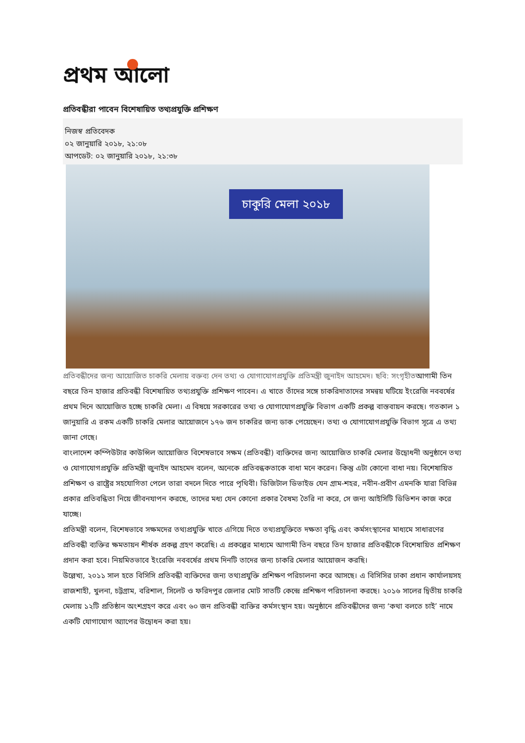প্রথম আলো
প্রতিবন্ধীরা পাবেন বিশেষায়িত তথ্যপ্রযুক্তি প্রশিক্ষণ
নিজস্ব প্রতিবেদক
০২ জানুয়ারি ২০১৮, ২১:০৮
আপডেট: ০২ জানুয়ারি ২০১৮, ২১:৩৮
চাকুরি মেলা ২০১৮
প্রতিবন্ধীদের জন্য আয়োজিত চাকরি মেলায় বক্তব্য দেন তথ্য ও যোগাযোগপ্রযুক্তি প্রতিমন্ত্রী জুনাইদ আহমেদ। ছবি: সংগৃহীতআগামী তিন বছরে তিন হাজার প্রতিবন্ধী বিশেষায়িত তথ্যপ্রযুক্তি প্রশিক্ষণ পাবেন। এ খাতে তাঁদের সঙ্গে চাকরিদাতাদের সমন্বয় ঘটিয়ে ইংরেজি নববর্ষের প্রথম দিনে আয়োজিত হচ্ছে চাকরি মেলা। এ বিষয়ে সরকারের তথ্য ও যোগাযোগপ্রযুক্তি বিভাগ একটি প্রকল্প বাস্তবায়ন করছে। গতকাল ১ জানুয়ারি এ রকম একটি চাকরি মেলার আয়োজনে ১৭৬ জন চাকরির জন্য ডাক পেয়েছেন। তথ্য ও যোগাযোগপ্রযুক্তি বিভাগ সূত্রে এ তথ্য জানা গেছে।
বাংলাদেশ কম্পিউটার কাউন্সিল আয়োজিত বিশেষভাবে সক্ষম (প্রতিবন্ধী) ব্যক্তিদের জন্য আয়োজিত চাকরি মেলার উদ্বোধনী অনুষ্ঠানে তথ্য ও যোগাযোগপ্রযুক্তি প্রতিমন্ত্রী জুনাইদ আহমেদ বলেন, অনেকে প্রতিবন্ধকতাকে বাধা মনে করেন। কিন্তু এটা কোনো বাধা নয়। বিশেষায়িত প্রশিক্ষণ ও রাষ্ট্রের সহযোগিতা পেলে তারা বদলে দিতে পারে পৃথিবী। ডিজিটাল ডিভাইড যেন গ্রাম-শহর, নবীন-প্রবীণ এমনকি যারা বিভিন্ন প্রকার প্রতিবন্ধিতা নিয়ে জীবনযাপন করছে, তাদের মধ্য যেন কোনো প্রকার বৈষম্য তৈরি না করে, সে জন্য আইসিটি ডিভিশন কাজ করে যাচ্ছে।
প্রতিমন্ত্রী বলেন, বিশেষভাবে সক্ষমদের তথ্যপ্রযুক্তি খাতে এগিয়ে দিতে তথ্যপ্রযুক্তিতে দক্ষতা বৃদ্ধি এবং কর্মসংস্থানের মাধ্যমে সাধারণের প্রতিবন্ধী ব্যক্তির ক্ষমতায়ন শীর্ষক প্রকল্প গ্রহণ করেছি। এ প্রকল্পের মাধ্যমে আগামী তিন বছরে তিন হাজার প্রতিবন্ধীকে বিশেষায়িত প্রশিক্ষণ প্রদান করা হবে। নিয়মিতভাবে ইংরেজি নববর্ষের প্রথম দিনটি তাদের জন্য চাকরি মেলার আয়োজন করছি।
উল্লেখ্য, ২০১১ সাল হতে বিসিসি প্রতিবন্ধী ব্যক্তিদের জন্য তথ্যপ্রযুক্তি প্রশিক্ষণ পরিচালনা করে আসছে। এ বিসিসির ঢাকা প্রধান কার্যালয়সহ রাজশাহী, খুলনা, চট্টগ্রাম, বরিশাল, সিলেট ও ফরিদপুর জেলার মোট সাতটি কেন্দ্রে প্রশিক্ষণ পরিচালনা করছে। ২০১৬ সালের দ্বিতীয় চাকরি মেলায় ১২টি প্রতিষ্ঠান অংশগ্রহণ করে এবং ৬০ জন প্রতিবন্ধী ব্যক্তির কর্মসংস্থান হয়। অনুষ্ঠানে প্রতিবন্ধীদের জন্য ‘কথা বলতে চাই’ নামে একটি যোগাযোগ অ্যাপের উদ্বোধন করা হয়।